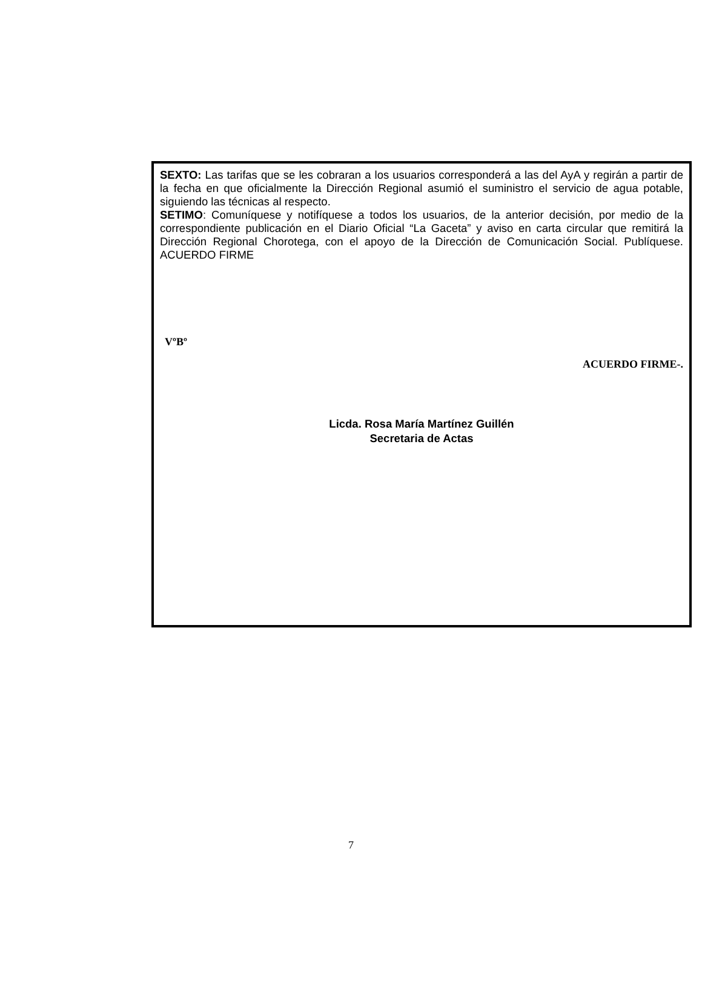SEXTO: Las tarifas que se les cobraran a los usuarios corresponderá a las del AyA y regirán a partir de la fecha en que oficialmente la Dirección Regional asumió el suministro el servicio de agua potable, siguiendo las técnicas al respecto.
SETIMO: Comuníquese y notifíquese a todos los usuarios, de la anterior decisión, por medio de la correspondiente publicación en el Diario Oficial “La Gaceta” y aviso en carta circular que remitirá la Dirección Regional Chorotega, con el apoyo de la Dirección de Comunicación Social. Publíquese. ACUERDO FIRME
VºBº
ACUERDO FIRME-.
Licda. Rosa María Martínez Guillén
Secretaria de Actas
7